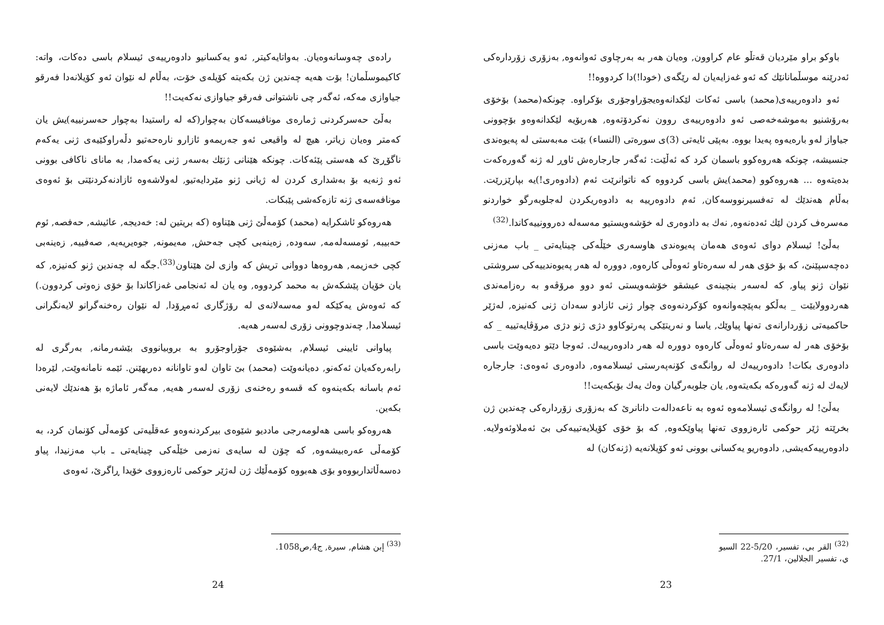باوكو براو مێردیان قەتڵو عام كراوون, وەیان هەر بە بەرچاوی ئەوانەوە, بەزۆری زۆردارەكی ئەدرێنە موسڵمانانێك كە ئەو غەزایەیان لە رێگەی (خودا!)دا كردووە!!
ئەو دادوەرییەی(محمد) باسی ئەكات لێكدانەوەیجۆراوجۆری بۆكراوە. چونكە(محمد) بۆخۆی بەرۆشنیو بەموشەخەصی ئەو دادوەرییەی روون نەكردۆتەوە, هەربۆیە لێكدانەوەو بۆچوونی جیاواز لەو بارەیەوە پەیدا بووە. بەپێی ئایەتی (3)ی سورەتی (النساء) بێت مەبەستی لە پەیوەندی جنسیشە، چونكە هەروەكوو باسمان كرد كە ئەڵێت: ئەگەر جارجارەش ئاوڕ لە ژنە گەورەكەت بدەیتەوە ... هەروەكوو (محمد)یش باسی كردووە كە ناتوانرێت ئەم (دادوەری!)یە بپارێزرێت. بەڵام هەندێك لە تەفسیرنووسەكان, ئەم دادوەرییە بە دادوەریكردن لەجلوبەرگو خواردنو مەسرەف كردن لێك ئەدەنەوە, نەك بە دادوەری لە خۆشەویستیو مەسەلە دەروونییەكاندا.<sup>(32)</sup>
بەڵێ! ئیسلام دوای ئەوەی هەمان پەیوەندی هاوسەری خێڵەكی چینایەتی _ باب مەزنی دەچەسپێنێ، كە بۆ خۆی هەر لە سەرەتاو ئەوەڵی كارەوە, دووره لە هەر پەیوەندییەكی سروشتی نێوان ژنو پیاو, كە لەسەر بنچینەی عیشقو خۆشەویستی ئەو دوو مرۆڤەو بە رەزامەندی هەردوولایێت _ بەڵكو بەپێچەوانەوە كۆكردنەوەی چوار ژنی ئازادو سەدان ژنی كەنیزە, لەژێر حاكمیەتی زۆردارانەی تەنها پیاوێك, یاسا و نەریتێكی پەرتوكاوو دژی ژنو دژی مرۆڤایەتییە _ كە بۆخۆی هەر لە سەرەتاو ئەوەڵی كارەوە دووره لە هەر دادوەرییەك. ئەوجا دێتو دەیەوێت باسی دادوەری بكات! دادوەرییەك لە روانگەی كۆنەپەرستی ئیسلامەوە, دادوەری ئەوەی: جارجارە لایەك لە ژنە گەورەكە بكەیتەوە, یان جلوبەرگیان وەك یەك بۆبكەیت!!
بەڵێ! لە روانگەی ئیسلامەوە ئەوە بە ناعەدالەت دانانرێ كە بەزۆری زۆردارەكی چەندین ژن بخرێتە ژێر حوكمی ئارەزووی تەنها پیاوێكەوە, كە بۆ خۆی كۆیلایەتییەكی بێ ئەملاوئەولایە. دادوەرییەكەیشی, دادوەریو یەكسانی بوونی ئەو كۆیلانەیە (ژنەكان) لە
<sup>(32)</sup> القر بي، تفسير، 5/20-22 السيو ي، تفسير الجلالين، 27/1.
23
رادەی چەوسانەوەیان. بەواتایەكیتر, ئەو یەكسانیو دادوەرییەی ئیسلام باسی دەكات، واتە: كاكیموسڵمان! بۆت هەیە چەندین ژن بكەیتە كۆیلەی خۆت، بەڵام لە نێوان ئەو كۆیلانەدا فەرقو جیاوازی مەكە، ئەگەر چی ناشتوانی فەرقو جیاوازی نەكەیت!!
بەڵێ حەسركردنی ژمارەی مونافیسەكان بەچوار(كە لە راستیدا بەچوار حەسرنییە)یش یان كەمتر وەیان زیاتر، هیچ لە واقیعی ئەو جەریمەو ئازارو نارەحەتیو دڵەراوكێیەی ژنی یەكەم ناگۆڕێ كە هەستی پێئەكات. چونكە هێنانی ژنێك بەسەر ژنی یەكەمدا, بە مانای ناكافی بوونی ئەو ژنەیە بۆ بەشداری كردن لە ژیانی ژنو مێردایەتیو, لەولاشەوە ئازادنەكردنێتی بۆ ئەوەی مونافەسەی ژنە تازەكەشی پێبكات.
هەروەكو ئاشكرایە (محمد) كۆمەڵێ ژنی هێناوە (كە بریتین لە: خەدیجە, عائیشە, حەفصە, ئوم حەبیبە, ئومسەلەمە, سەودە, زەینەبی كچی جەحش, مەیمونە, جوەیریەیە, صەفییە, زەینەبی كچی خەزیمە, هەروەها دووانی تریش كە وازی لێ هێناون<sup>(33)</sup>.جگە لە چەندین ژنو كەنیزە, كە یان خۆیان پێشكەش بە محمد كردووە, وە یان لە ئەنجامی غەزاكاندا بۆ خۆی زەوتی كردوون.) كە ئەوەش یەكێكە لەو مەسەلانەی لە رۆژگاری ئەمڕۆدا, لە نێوان رەخنەگرانو لایەنگرانی ئیسلامدا, چەندوچوونی زۆری لەسەر هەیە.
پیاوانی ئایینی ئیسلام, بەشێوەی جۆراوجۆرو بە بروبیانووی بێشەرمانە, بەرگری لە رابەرەكەیان ئەكەنو, دەیانەوێت (محمد) بێ تاوان لەو تاوانانە دەربهێنن. ئێمە نامانەوێت, لێرەدا ئەم باسانە بكەینەوە كە قسەو رەخنەی زۆری لەسەر هەیە, مەگەر ئاماژە بۆ هەندێك لایەنی بكەین.
هەروەكو باسی هەلومەرجی ماددیو شێوەی بیركردنەوەو عەقڵیەتی كۆمەڵی كۆنمان كرد، بە كۆمەڵی عەرەبیشەوە, كە چۆن لە سایەی نەزمی خێڵەكی چینایەتی ـ باب مەزنیدا، پیاو دەسەڵاتداربووەو بۆی هەبووە كۆمەڵێك ژن لەژێر حوكمی ئارەزووی خۆیدا ڕاگرێ، ئەوەی
<sup>(33)</sup> إبن هشام, سيرة, ج4,ص1058.
24